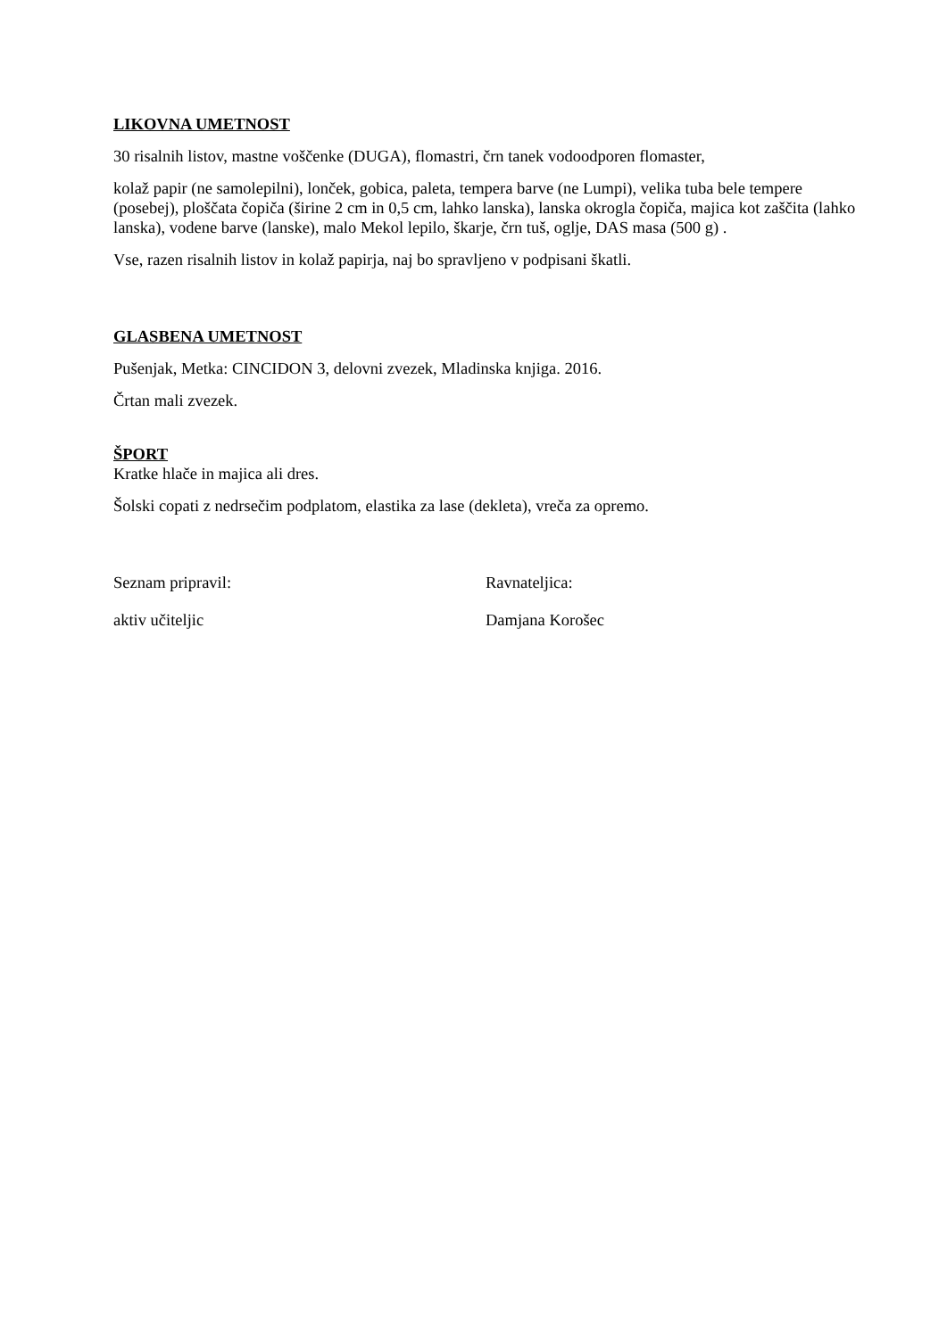LIKOVNA UMETNOST
30 risalnih listov, mastne voščenke (DUGA), flomastri, črn tanek vodoodporen flomaster,
kolaž papir (ne samolepilni), lonček, gobica, paleta, tempera barve (ne Lumpi), velika tuba bele tempere (posebej), ploščata čopiča (širine 2 cm in 0,5 cm, lahko lanska), lanska okrogla čopiča, majica kot zaščita (lahko lanska), vodene barve (lanske), malo Mekol lepilo, škarje, črn tuš, oglje, DAS masa (500 g) .
Vse, razen risalnih listov in kolaž papirja, naj bo spravljeno v podpisani škatli.
GLASBENA UMETNOST
Pušenjak, Metka: CINCIDON 3, delovni zvezek, Mladinska knjiga. 2016.
Črtan mali zvezek.
ŠPORT
Kratke hlače in majica ali dres.
Šolski copati z nedrsečim podplatom, elastika za lase (dekleta), vreča za opremo.
Seznam pripravil: Ravnateljica:
aktiv učiteljic Damjana Korošec